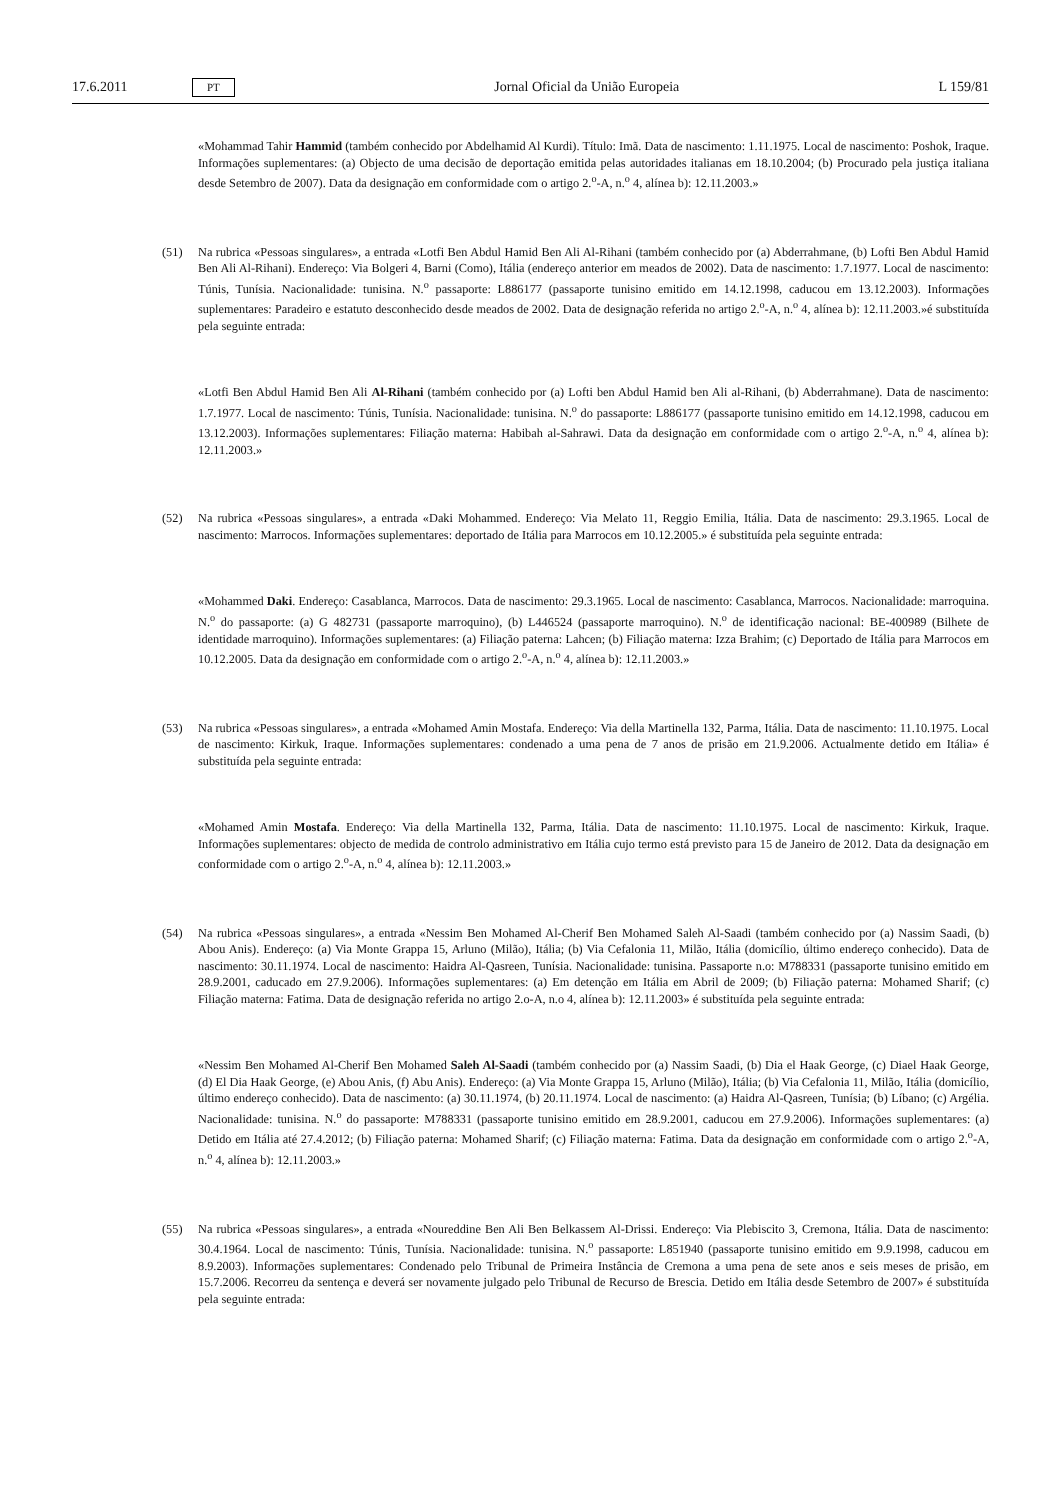17.6.2011 PT Jornal Oficial da União Europeia L 159/81
«Mohammad Tahir Hammid (também conhecido por Abdelhamid Al Kurdi). Título: Imã. Data de nascimento: 1.11.1975. Local de nascimento: Poshok, Iraque. Informações suplementares: (a) Objecto de uma decisão de deportação emitida pelas autoridades italianas em 18.10.2004; (b) Procurado pela justiça italiana desde Setembro de 2007). Data da designação em conformidade com o artigo 2.<sup>o</sup>-A, n.<sup>o</sup> 4, alínea b): 12.11.2003.»
(51) Na rubrica «Pessoas singulares», a entrada «Lotfi Ben Abdul Hamid Ben Ali Al-Rihani (também conhecido por (a) Abderrahmane, (b) Lofti Ben Abdul Hamid Ben Ali Al-Rihani). Endereço: Via Bolgeri 4, Barni (Como), Itália (endereço anterior em meados de 2002). Data de nascimento: 1.7.1977. Local de nascimento: Túnis, Tunísia. Nacionalidade: tunisina. N.<sup>o</sup> passaporte: L886177 (passaporte tunisino emitido em 14.12.1998, caducou em 13.12.2003). Informações suplementares: Paradeiro e estatuto desconhecido desde meados de 2002. Data de designação referida no artigo 2.<sup>o</sup>-A, n.<sup>o</sup> 4, alínea b): 12.11.2003.»é substituída pela seguinte entrada:
«Lotfi Ben Abdul Hamid Ben Ali Al-Rihani (também conhecido por (a) Lofti ben Abdul Hamid ben Ali al-Rihani, (b) Abderrahmane). Data de nascimento: 1.7.1977. Local de nascimento: Túnis, Tunísia. Nacionalidade: tunisina. N.<sup>o</sup> do passaporte: L886177 (passaporte tunisino emitido em 14.12.1998, caducou em 13.12.2003). Informações suplementares: Filiação materna: Habibah al-Sahrawi. Data da designação em conformidade com o artigo 2.<sup>o</sup>-A, n.<sup>o</sup> 4, alínea b): 12.11.2003.»
(52) Na rubrica «Pessoas singulares», a entrada «Daki Mohammed. Endereço: Via Melato 11, Reggio Emilia, Itália. Data de nascimento: 29.3.1965. Local de nascimento: Marrocos. Informações suplementares: deportado de Itália para Marrocos em 10.12.2005.» é substituída pela seguinte entrada:
«Mohammed Daki. Endereço: Casablanca, Marrocos. Data de nascimento: 29.3.1965. Local de nascimento: Casablanca, Marrocos. Nacionalidade: marroquina. N.<sup>o</sup> do passaporte: (a) G 482731 (passaporte marroquino), (b) L446524 (passaporte marroquino). N.<sup>o</sup> de identificação nacional: BE-400989 (Bilhete de identidade marroquino). Informações suplementares: (a) Filiação paterna: Lahcen; (b) Filiação materna: Izza Brahim; (c) Deportado de Itália para Marrocos em 10.12.2005. Data da designação em conformidade com o artigo 2.<sup>o</sup>-A, n.<sup>o</sup> 4, alínea b): 12.11.2003.»
(53) Na rubrica «Pessoas singulares», a entrada «Mohamed Amin Mostafa. Endereço: Via della Martinella 132, Parma, Itália. Data de nascimento: 11.10.1975. Local de nascimento: Kirkuk, Iraque. Informações suplementares: condenado a uma pena de 7 anos de prisão em 21.9.2006. Actualmente detido em Itália» é substituída pela seguinte entrada:
«Mohamed Amin Mostafa. Endereço: Via della Martinella 132, Parma, Itália. Data de nascimento: 11.10.1975. Local de nascimento: Kirkuk, Iraque. Informações suplementares: objecto de medida de controlo administrativo em Itália cujo termo está previsto para 15 de Janeiro de 2012. Data da designação em conformidade com o artigo 2.<sup>o</sup>-A, n.<sup>o</sup> 4, alínea b): 12.11.2003.»
(54) Na rubrica «Pessoas singulares», a entrada «Nessim Ben Mohamed Al-Cherif Ben Mohamed Saleh Al-Saadi (também conhecido por (a) Nassim Saadi, (b) Abou Anis). Endereço: (a) Via Monte Grappa 15, Arluno (Milão), Itália; (b) Via Cefalonia 11, Milão, Itália (domicílio, último endereço conhecido). Data de nascimento: 30.11.1974. Local de nascimento: Haidra Al-Qasreen, Tunísia. Nacionalidade: tunisina. Passaporte n.o: M788331 (passaporte tunisino emitido em 28.9.2001, caducado em 27.9.2006). Informações suplementares: (a) Em detenção em Itália em Abril de 2009; (b) Filiação paterna: Mohamed Sharif; (c) Filiação materna: Fatima. Data de designação referida no artigo 2.o-A, n.o 4, alínea b): 12.11.2003» é substituída pela seguinte entrada:
«Nessim Ben Mohamed Al-Cherif Ben Mohamed Saleh Al-Saadi (também conhecido por (a) Nassim Saadi, (b) Dia el Haak George, (c) Diael Haak George, (d) El Dia Haak George, (e) Abou Anis, (f) Abu Anis). Endereço: (a) Via Monte Grappa 15, Arluno (Milão), Itália; (b) Via Cefalonia 11, Milão, Itália (domicílio, último endereço conhecido). Data de nascimento: (a) 30.11.1974, (b) 20.11.1974. Local de nascimento: (a) Haidra Al-Qasreen, Tunísia; (b) Líbano; (c) Argélia. Nacionalidade: tunisina. N.<sup>o</sup> do passaporte: M788331 (passaporte tunisino emitido em 28.9.2001, caducou em 27.9.2006). Informações suplementares: (a) Detido em Itália até 27.4.2012; (b) Filiação paterna: Mohamed Sharif; (c) Filiação materna: Fatima. Data da designação em conformidade com o artigo 2.<sup>o</sup>-A, n.<sup>o</sup> 4, alínea b): 12.11.2003.»
(55) Na rubrica «Pessoas singulares», a entrada «Noureddine Ben Ali Ben Belkassem Al-Drissi. Endereço: Via Plebiscito 3, Cremona, Itália. Data de nascimento: 30.4.1964. Local de nascimento: Túnis, Tunísia. Nacionalidade: tunisina. N.<sup>o</sup> passaporte: L851940 (passaporte tunisino emitido em 9.9.1998, caducou em 8.9.2003). Informações suplementares: Condenado pelo Tribunal de Primeira Instância de Cremona a uma pena de sete anos e seis meses de prisão, em 15.7.2006. Recorreu da sentença e deverá ser novamente julgado pelo Tribunal de Recurso de Brescia. Detido em Itália desde Setembro de 2007» é substituída pela seguinte entrada: